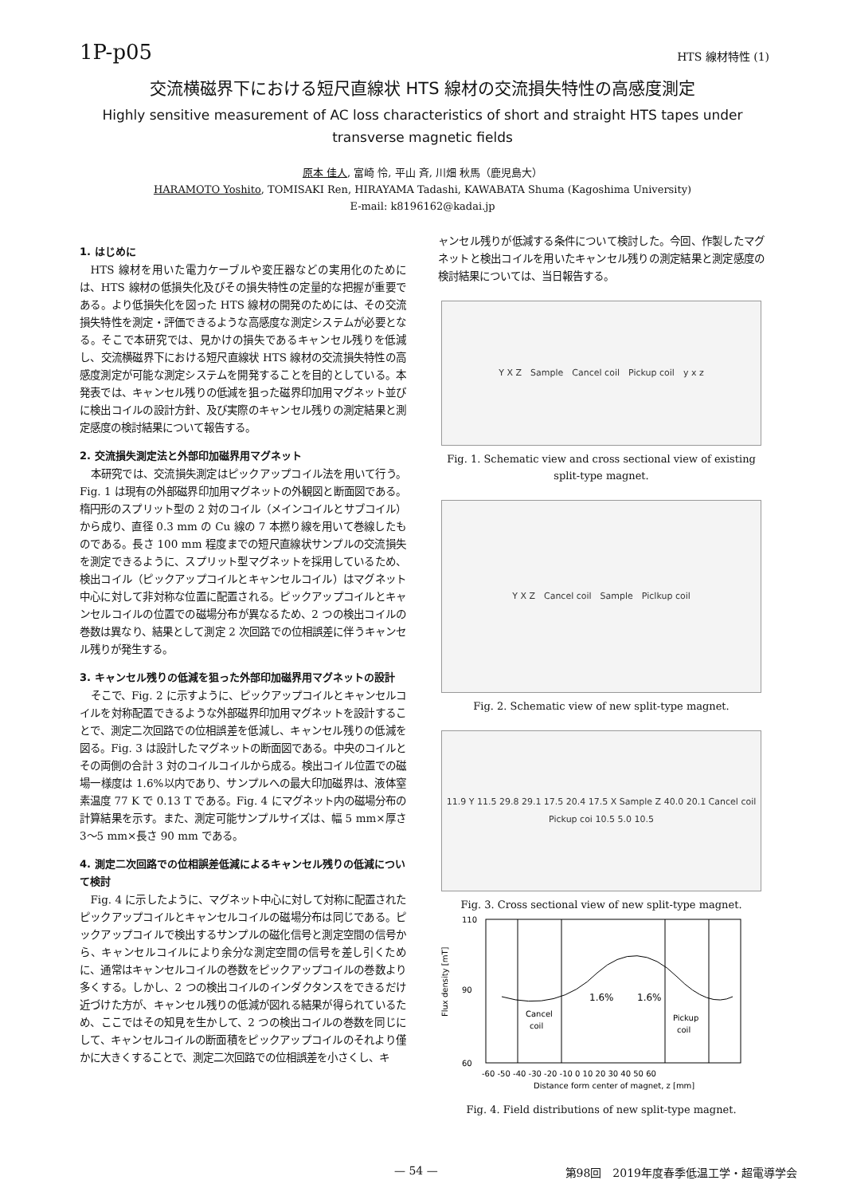1P-p05 HTS 線材特性 (1)
交流横磁界下における短尺直線状 HTS 線材の交流損失特性の高感度測定
Highly sensitive measurement of AC loss characteristics of short and straight HTS tapes under
transverse magnetic fields
原本 佳人, 富崎 怜, 平山 斉, 川畑 秋馬（鹿児島大）
HARAMOTO Yoshito, TOMISAKI Ren, HIRAYAMA Tadashi, KAWABATA Shuma (Kagoshima University)
E-mail: k8196162@kadai.jp
1. はじめに
HTS 線材を用いた電力ケーブルや変圧器などの実用化のためには、HTS 線材の低損失化及びその損失特性の定量的な把握が重要である。より低損失化を図った HTS 線材の開発のためには、その交流損失特性を測定・評価できるような高感度な測定システムが必要となる。そこで本研究では、見かけの損失であるキャンセル残りを低減し、交流横磁界下における短尺直線状 HTS 線材の交流損失特性の高感度測定が可能な測定システムを開発することを目的としている。本発表では、キャンセル残りの低減を狙った磁界印加用マグネット並びに検出コイルの設計方針、及び実際のキャンセル残りの測定結果と測定感度の検討結果について報告する。
2. 交流損失測定法と外部印加磁界用マグネット
本研究では、交流損失測定はピックアップコイル法を用いて行う。Fig. 1 は現有の外部磁界印加用マグネットの外観図と断面図である。楕円形のスプリット型の 2 対のコイル（メインコイルとサブコイル）から成り、直径 0.3 mm の Cu 線の 7 本撚り線を用いて巻線したものである。長さ 100 mm 程度までの短尺直線状サンプルの交流損失を測定できるように、スプリット型マグネットを採用しているため、検出コイル（ピックアップコイルとキャンセルコイル）はマグネット中心に対して非対称な位置に配置される。ピックアップコイルとキャンセルコイルの位置での磁場分布が異なるため、2 つの検出コイルの巻数は異なり、結果として測定 2 次回路での位相誤差に伴うキャンセル残りが発生する。
3. キャンセル残りの低減を狙った外部印加磁界用マグネットの設計
そこで、Fig. 2 に示すように、ピックアップコイルとキャンセルコイルを対称配置できるような外部磁界印加用マグネットを設計することで、測定二次回路での位相誤差を低減し、キャンセル残りの低減を図る。Fig. 3 は設計したマグネットの断面図である。中央のコイルとその両側の合計 3 対のコイルコイルから成る。検出コイル位置での磁場一様度は 1.6%以内であり、サンプルへの最大印加磁界は、液体窒素温度 77 K で 0.13 T である。Fig. 4 にマグネット内の磁場分布の計算結果を示す。また、測定可能サンプルサイズは、幅 5 mm×厚さ 3～5 mm×長さ 90 mm である。
4. 測定二次回路での位相誤差低減によるキャンセル残りの低減について検討
Fig. 4 に示したように、マグネット中心に対して対称に配置されたピックアップコイルとキャンセルコイルの磁場分布は同じである。ピックアップコイルで検出するサンプルの磁化信号と測定空間の信号から、キャンセルコイルにより余分な測定空間の信号を差し引くために、通常はキャンセルコイルの巻数をピックアップコイルの巻数より多くする。しかし、2 つの検出コイルのインダクタンスをできるだけ近づけた方が、キャンセル残りの低減が図れる結果が得られているため、ここではその知見を生かして、2 つの検出コイルの巻数を同じにして、キャンセルコイルの断面積をピックアップコイルのそれより僅かに大きくすることで、測定二次回路での位相誤差を小さくし、キ
ャンセル残りが低減する条件について検討した。今回、作製したマグネットと検出コイルを用いたキャンセル残りの測定結果と測定感度の検討結果については、当日報告する。
Y X Z　Sample　Cancel coil　Pickup coil　y x z
Fig. 1. Schematic view and cross sectional view of existing split-type magnet.
Y X Z　Cancel coil　Sample　Piclkup coil
Fig. 2. Schematic view of new split-type magnet.
11.9 Y 11.5 29.8 29.1 17.5 20.4 17.5 X Sample Z 40.0 20.1 Cancel coil Pickup coi 10.5 5.0 10.5
Fig. 3. Cross sectional view of new split-type magnet.
110
90
60
Flux density [mT]
1.6%
1.6%
Cancel
coil
Pickup
coil
-60 -50 -40 -30 -20 -10 0 10 20 30 40 50 60
Distance form center of magnet, z [mm]
Fig. 4. Field distributions of new split-type magnet.
— 54 — 第98回　2019年度春季低温工学・超電導学会